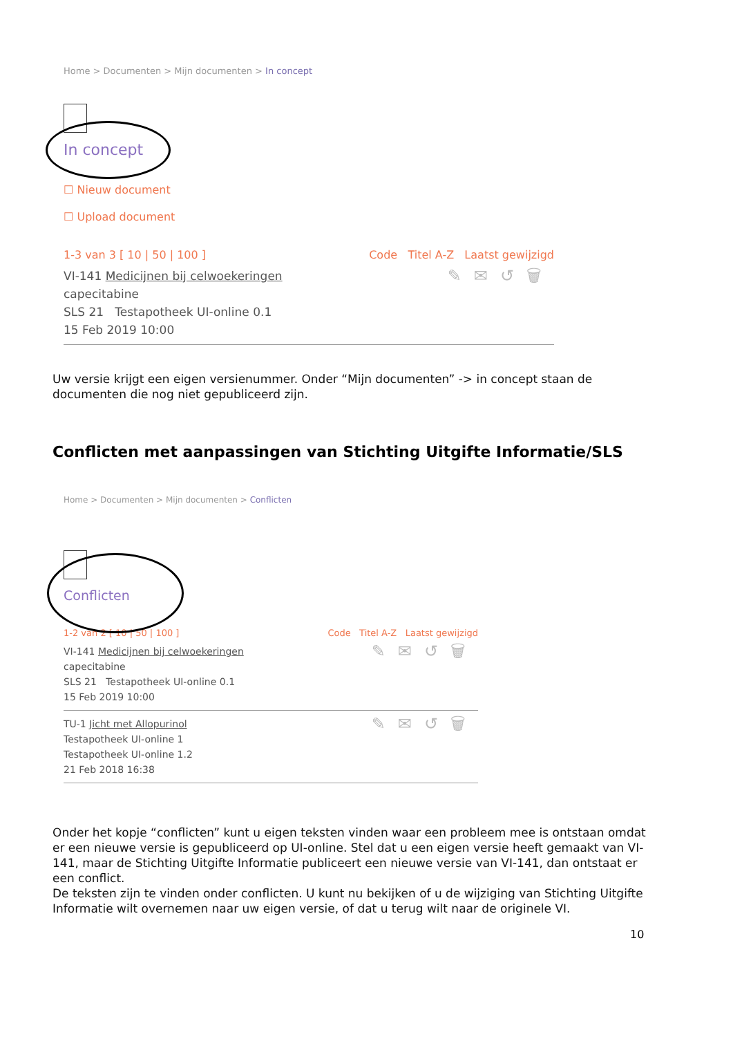Home > Documenten > Mijn documenten > In concept
In concept
☐ Nieuw document
☐ Upload document
1-3 van 3 [ 10 | 50 | 100 ] Code Titel A-Z Laatst gewijzigd
VI-141 Medicijnen bij celwoekeringen
capecitabine
SLS 21 Testapotheek UI-online 0.1
15 Feb 2019 10:00
✎✉↺🗑
Uw versie krijgt een eigen versienummer. Onder “Mijn documenten” -> in concept staan de documenten die nog niet gepubliceerd zijn.
Conflicten met aanpassingen van Stichting Uitgifte Informatie/SLS
Home > Documenten > Mijn documenten > Conflicten
Conflicten
1-2 van 2 [ 10 | 50 | 100 ] Code Titel A-Z Laatst gewijzigd
VI-141 Medicijnen bij celwoekeringen
capecitabine
SLS 21 Testapotheek UI-online 0.1
15 Feb 2019 10:00
✎✉↺🗑
TU-1 Jicht met Allopurinol
Testapotheek UI-online 1
Testapotheek UI-online 1.2
21 Feb 2018 16:38
✎✉↺🗑
Onder het kopje “conflicten” kunt u eigen teksten vinden waar een probleem mee is ontstaan omdat er een nieuwe versie is gepubliceerd op UI-online. Stel dat u een eigen versie heeft gemaakt van VI-141, maar de Stichting Uitgifte Informatie publiceert een nieuwe versie van VI-141, dan ontstaat er een conflict.
De teksten zijn te vinden onder conflicten. U kunt nu bekijken of u de wijziging van Stichting Uitgifte Informatie wilt overnemen naar uw eigen versie, of dat u terug wilt naar de originele VI.
10